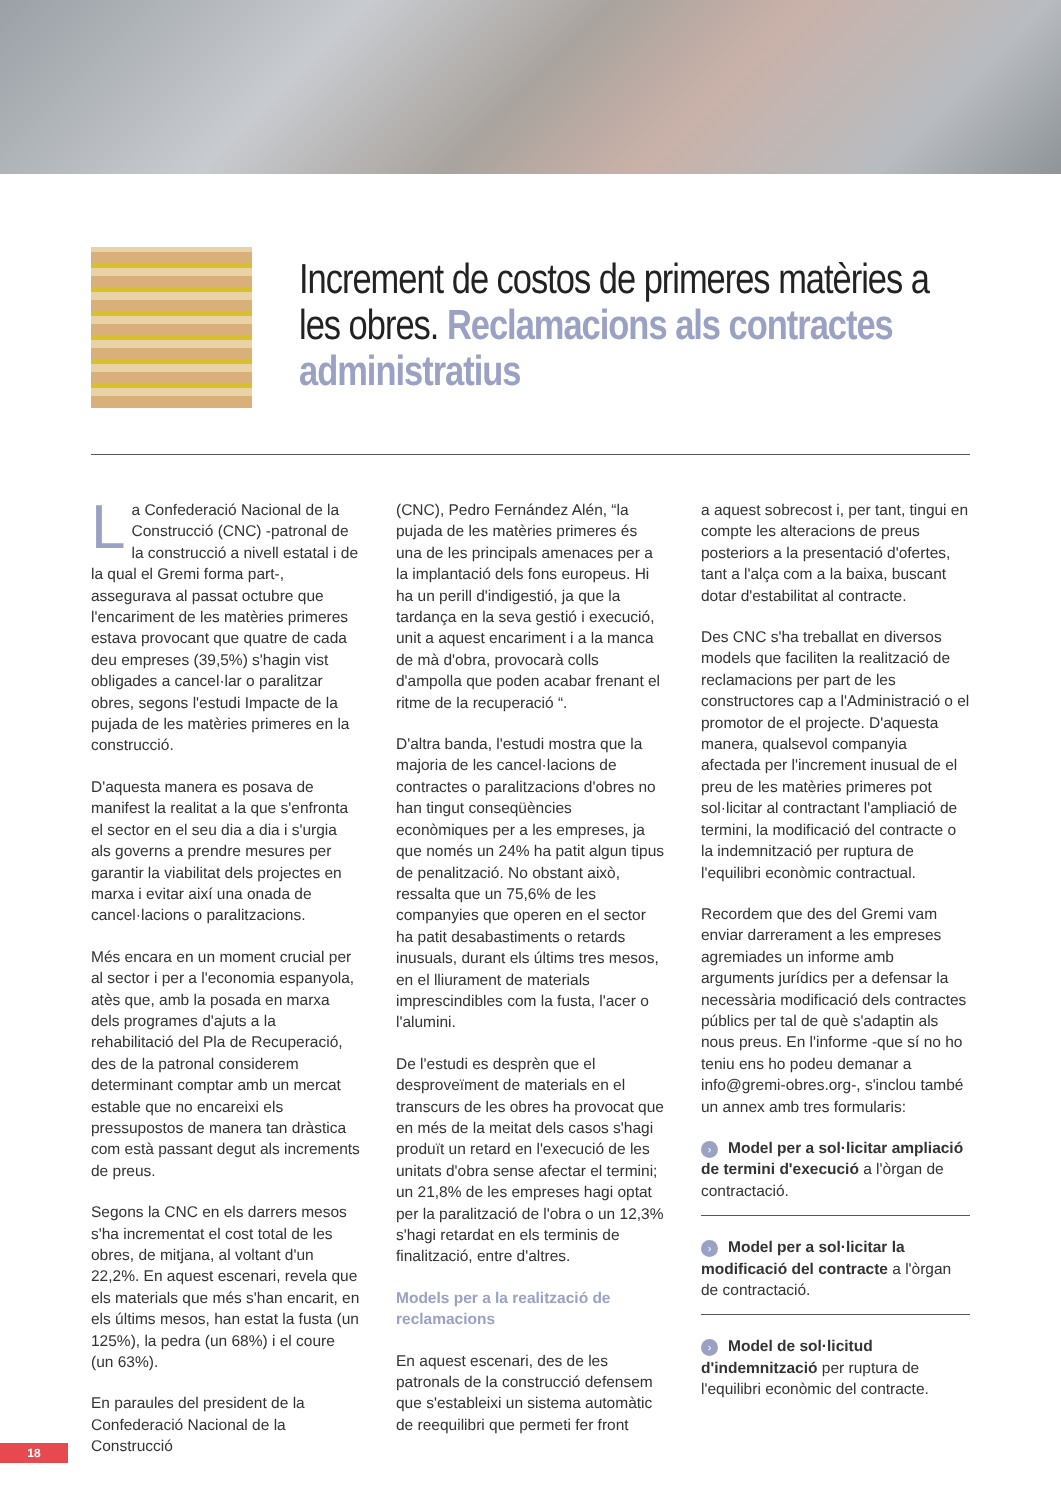Increment de costos de primeres matèries a les obres. Reclamacions als contractes administratius
La Confederació Nacional de la Construcció (CNC) -patronal de la construcció a nivell estatal i de la qual el Gremi forma part-, assegurava al passat octubre que l'encariment de les matèries primeres estava provocant que quatre de cada deu empreses (39,5%) s'hagin vist obligades a cancel·lar o paralitzar obres, segons l'estudi Impacte de la pujada de les matèries primeres en la construcció.
D'aquesta manera es posava de manifest la realitat a la que s'enfronta el sector en el seu dia a dia i s'urgia als governs a prendre mesures per garantir la viabilitat dels projectes en marxa i evitar així una onada de cancel·lacions o paralitzacions.
Més encara en un moment crucial per al sector i per a l'economia espanyola, atès que, amb la posada en marxa dels programes d'ajuts a la rehabilitació del Pla de Recuperació, des de la patronal considerem determinant comptar amb un mercat estable que no encareixi els pressupostos de manera tan dràstica com està passant degut als increments de preus.
Segons la CNC en els darrers mesos s'ha incrementat el cost total de les obres, de mitjana, al voltant d'un 22,2%. En aquest escenari, revela que els materials que més s'han encarit, en els últims mesos, han estat la fusta (un 125%), la pedra (un 68%) i el coure (un 63%).
En paraules del president de la Confederació Nacional de la Construcció
(CNC), Pedro Fernández Alén, “la pujada de les matèries primeres és una de les principals amenaces per a la implantació dels fons europeus. Hi ha un perill d'indigestió, ja que la tardança en la seva gestió i execució, unit a aquest encariment i a la manca de mà d'obra, provocarà colls d'ampolla que poden acabar frenant el ritme de la recuperació “.
D'altra banda, l'estudi mostra que la majoria de les cancel·lacions de contractes o paralitzacions d'obres no han tingut conseqüències econòmiques per a les empreses, ja que només un 24% ha patit algun tipus de penalització. No obstant això, ressalta que un 75,6% de les companyies que operen en el sector ha patit desabastiments o retards inusuals, durant els últims tres mesos, en el lliurament de materials imprescindibles com la fusta, l'acer o l'alumini.
De l'estudi es desprèn que el desproveïment de materials en el transcurs de les obres ha provocat que en més de la meitat dels casos s'hagi produït un retard en l'execució de les unitats d'obra sense afectar el termini; un 21,8% de les empreses hagi optat per la paralització de l'obra o un 12,3% s'hagi retardat en els terminis de finalització, entre d'altres.
Models per a la realització de reclamacions
En aquest escenari, des de les patronals de la construcció defensem que s'estableixi un sistema automàtic de reequilibri que permeti fer front
a aquest sobrecost i, per tant, tingui en compte les alteracions de preus posteriors a la presentació d'ofertes, tant a l'alça com a la baixa, buscant dotar d'estabilitat al contracte.
Des CNC s'ha treballat en diversos models que faciliten la realització de reclamacions per part de les constructores cap a l'Administració o el promotor de el projecte. D'aquesta manera, qualsevol companyia afectada per l'increment inusual de el preu de les matèries primeres pot sol·licitar al contractant l'ampliació de termini, la modificació del contracte o la indemnització per ruptura de l'equilibri econòmic contractual.
Recordem que des del Gremi vam enviar darrerament a les empreses agremiades un informe amb arguments jurídics per a defensar la necessària modificació dels contractes públics per tal de què s'adaptin als nous preus. En l'informe -que sí no ho teniu ens ho podeu demanar a info@gremi-obres.org-, s'inclou també un annex amb tres formularis:
› Model per a sol·licitar ampliació de termini d'execució a l'òrgan de contractació.
› Model per a sol·licitar la modificació del contracte a l'òrgan de contractació.
› Model de sol·licitud d'indemnització per ruptura de l'equilibri econòmic del contracte.
18